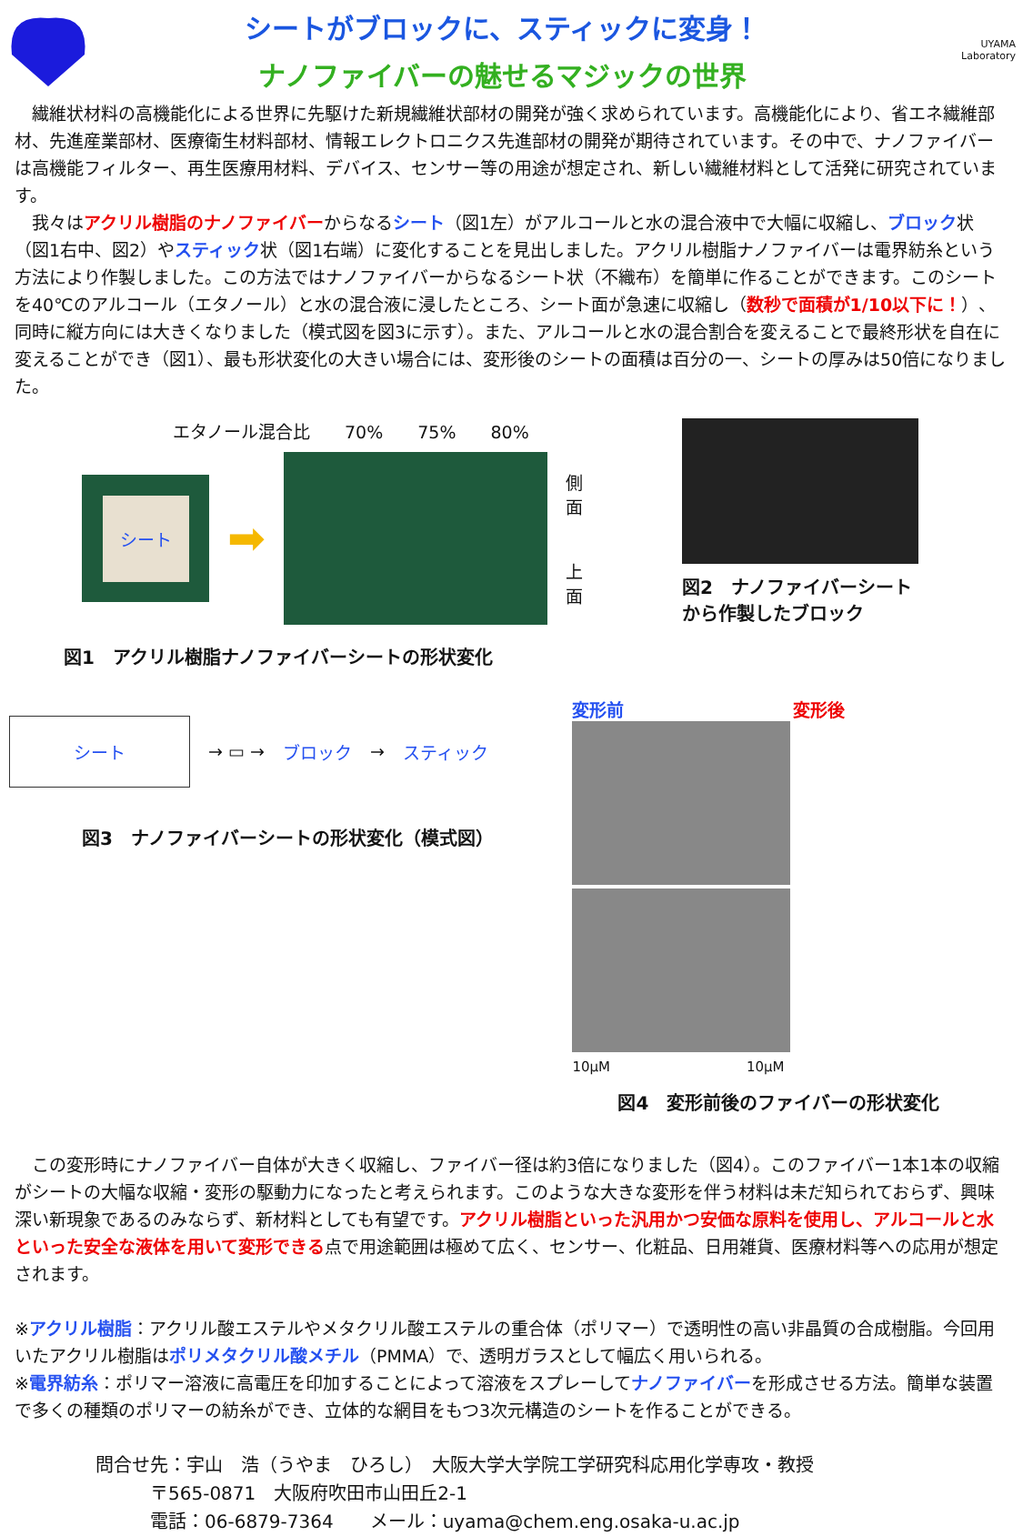シートがブロックに、スティックに変身！
ナノファイバーの魅せるマジックの世界
UYAMA
Laboratory
　繊維状材料の高機能化による世界に先駆けた新規繊維状部材の開発が強く求められています。高機能化により、省エネ繊維部材、先進産業部材、医療衛生材料部材、情報エレクトロニクス先進部材の開発が期待されています。その中で、ナノファイバーは高機能フィルター、再生医療用材料、デバイス、センサー等の用途が想定され、新しい繊維材料として活発に研究されています。
　我々はアクリル樹脂のナノファイバーからなるシート（図1左）がアルコールと水の混合液中で大幅に収縮し、ブロック状（図1右中、図2）やスティック状（図1右端）に変化することを見出しました。アクリル樹脂ナノファイバーは電界紡糸という方法により作製しました。この方法ではナノファイバーからなるシート状（不織布）を簡単に作ることができます。このシートを40℃のアルコール（エタノール）と水の混合液に浸したところ、シート面が急速に収縮し（数秒で面積が1/10以下に！）、同時に縦方向には大きくなりました（模式図を図3に示す）。また、アルコールと水の混合割合を変えることで最終形状を自在に変えることができ（図1）、最も形状変化の大きい場合には、変形後のシートの面積は百分の一、シートの厚みは50倍になりました。
エタノール混合比　　70%　　75%　　80%
シート
➡
側
面
上
面
図1　アクリル樹脂ナノファイバーシートの形状変化
図2　ナノファイバーシート
から作製したブロック
シート → ▭ → ブロック → スティック
図3　ナノファイバーシートの形状変化（模式図）
変形前 変形後
10μM　　　　　　　　　　10μM
図4　変形前後のファイバーの形状変化
　この変形時にナノファイバー自体が大きく収縮し、ファイバー径は約3倍になりました（図4）。このファイバー1本1本の収縮がシートの大幅な収縮・変形の駆動力になったと考えられます。このような大きな変形を伴う材料は未だ知られておらず、興味深い新現象であるのみならず、新材料としても有望です。アクリル樹脂といった汎用かつ安価な原料を使用し、アルコールと水といった安全な液体を用いて変形できる点で用途範囲は極めて広く、センサー、化粧品、日用雑貨、医療材料等への応用が想定されます。
※アクリル樹脂：アクリル酸エステルやメタクリル酸エステルの重合体（ポリマー）で透明性の高い非晶質の合成樹脂。今回用いたアクリル樹脂はポリメタクリル酸メチル（PMMA）で、透明ガラスとして幅広く用いられる。
※電界紡糸：ポリマー溶液に高電圧を印加することによって溶液をスプレーしてナノファイバーを形成させる方法。簡単な装置で多くの種類のポリマーの紡糸ができ、立体的な網目をもつ3次元構造のシートを作ることができる。
問合せ先：宇山　浩（うやま　ひろし）　大阪大学大学院工学研究科応用化学専攻・教授
　　　〒565-0871　大阪府吹田市山田丘2-1
　　　電話：06-6879-7364　　メール：uyama@chem.eng.osaka-u.ac.jp